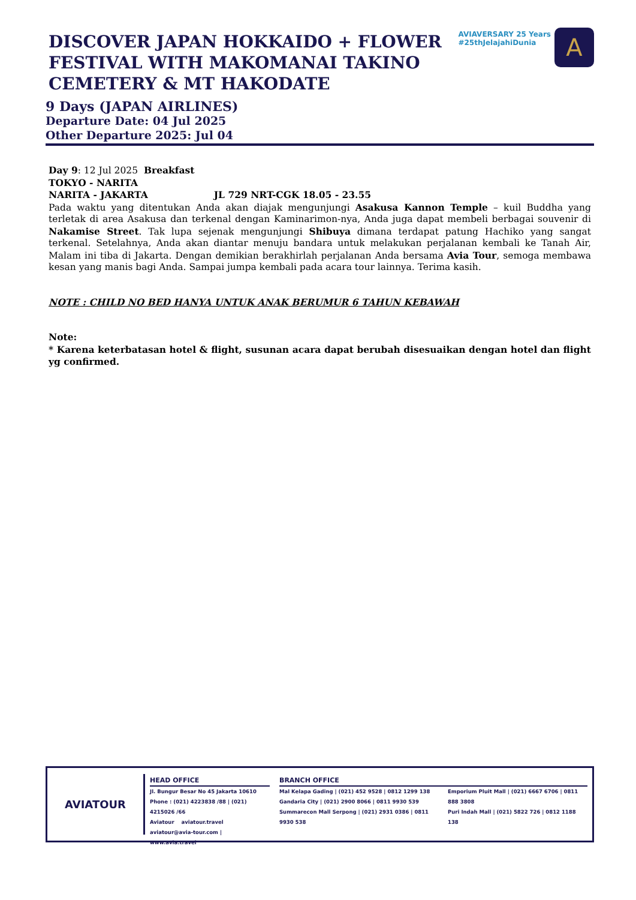AVIAVERSARY 25 Years
#25thJelajahiDunia
A
DISCOVER JAPAN HOKKAIDO + FLOWER FESTIVAL WITH MAKOMANAI TAKINO CEMETERY & MT HAKODATE
9 Days (JAPAN AIRLINES)
Departure Date: 04 Jul 2025
Other Departure 2025: Jul 04
Day 9: 12 Jul 2025 Breakfast
TOKYO - NARITA
NARITA - JAKARTA JL 729 NRT-CGK 18.05 - 23.55
Pada waktu yang ditentukan Anda akan diajak mengunjungi Asakusa Kannon Temple – kuil Buddha yang terletak di area Asakusa dan terkenal dengan Kaminarimon-nya, Anda juga dapat membeli berbagai souvenir di Nakamise Street. Tak lupa sejenak mengunjungi Shibuya dimana terdapat patung Hachiko yang sangat terkenal. Setelahnya, Anda akan diantar menuju bandara untuk melakukan perjalanan kembali ke Tanah Air, Malam ini tiba di Jakarta. Dengan demikian berakhirlah perjalanan Anda bersama Avia Tour, semoga membawa kesan yang manis bagi Anda. Sampai jumpa kembali pada acara tour lainnya. Terima kasih.
NOTE : CHILD NO BED HANYA UNTUK ANAK BERUMUR 6 TAHUN KEBAWAH
Note:
* Karena keterbatasan hotel & flight, susunan acara dapat berubah disesuaikan dengan hotel dan flight yg confirmed.
AVIATOUR
HEAD OFFICE
Jl. Bungur Besar No 45 Jakarta 10610
Phone : (021) 4223838 /88 | (021) 4215026 /66
Aviatour aviatour.travel
aviatour@avia-tour.com | www.avia.travel
BRANCH OFFICE
Mal Kelapa Gading | (021) 452 9528 | 0812 1299 138
Gandaria City | (021) 2900 8066 | 0811 9930 539
Summarecon Mall Serpong | (021) 2931 0386 | 0811 9930 538
Emporium Pluit Mall | (021) 6667 6706 | 0811 888 3808
Puri Indah Mall | (021) 5822 726 | 0812 1188 138